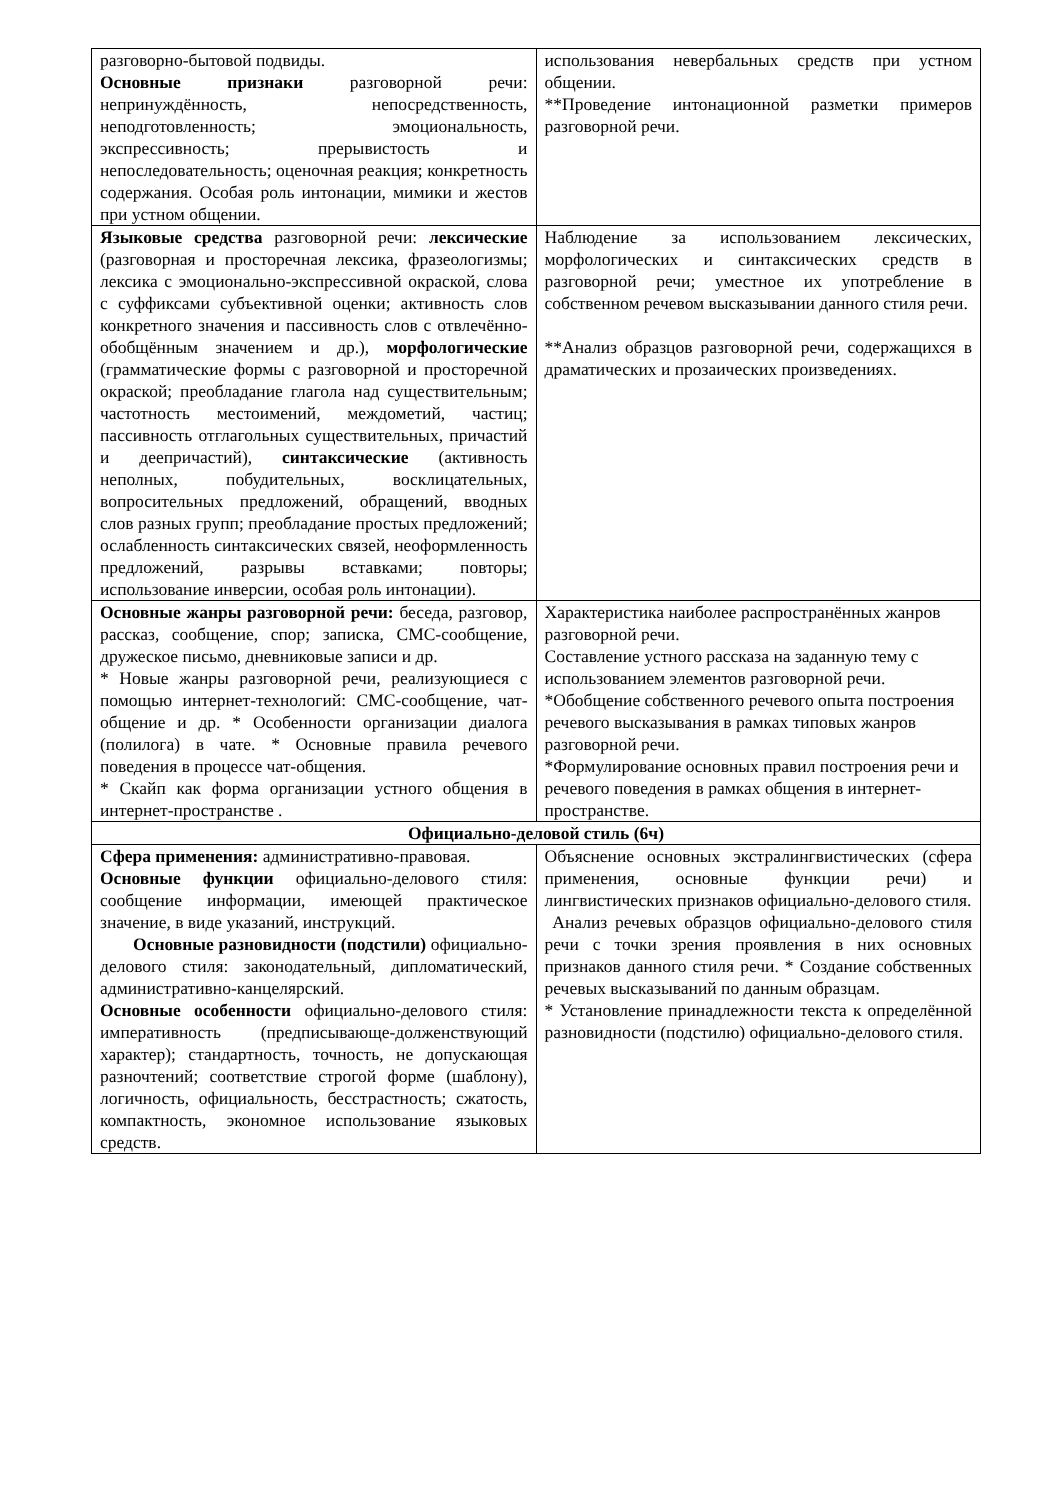| разговорно-бытовой подвиды. Основные признаки разговорной речи: непринуждённость, непосредственность, неподготовленность; эмоциональность, экспрессивность; прерывистость и непоследовательность; оценочная реакция; конкретность содержания. Особая роль интонации, мимики и жестов при устном общении. | использования невербальных средств при устном общении. **Проведение интонационной разметки примеров разговорной речи. |
| Языковые средства разговорной речи: лексические (разговорная и просторечная лексика, фразеологизмы; лексика с эмоционально-экспрессивной окраской, слова с суффиксами субъективной оценки; активность слов конкретного значения и пассивность слов с отвлечённо-обобщённым значением и др.), морфологические (грамматические формы с разговорной и просторечной окраской; преобладание глагола над существительным; частотность местоимений, междометий, частиц; пассивность отглагольных существительных, причастий и деепричастий), синтаксические (активность неполных, побудительных, восклицательных, вопросительных предложений, обращений, вводных слов разных групп; преобладание простых предложений; ослабленность синтаксических связей, неоформленность предложений, разрывы вставками; повторы; использование инверсии, особая роль интонации). | Наблюдение за использованием лексических, морфологических и синтаксических средств в разговорной речи; уместное их употребление в собственном речевом высказывании данного стиля речи. **Анализ образцов разговорной речи, содержащихся в драматических и прозаических произведениях. |
| Основные жанры разговорной речи: беседа, разговор, рассказ, сообщение, спор; записка, СМС-сообщение, дружеское письмо, дневниковые записи и др. * Новые жанры разговорной речи, реализующиеся с помощью интернет-технологий: СМС-сообщение, чат-общение и др. * Особенности организации диалога (полилога) в чате. * Основные правила речевого поведения в процессе чат-общения. * Скайп как форма организации устного общения в интернет-пространстве . | Характеристика наиболее распространённых жанров разговорной речи. Составление устного рассказа на заданную тему с использованием элементов разговорной речи. *Обобщение собственного речевого опыта построения речевого высказывания в рамках типовых жанров разговорной речи. *Формулирование основных правил построения речи и речевого поведения в рамках общения в интернет-пространстве. |
| Официально-деловой стиль (6ч) | |
| Сфера применения: административно-правовая. Основные функции официально-делового стиля: сообщение информации, имеющей практическое значение, в виде указаний, инструкций. Основные разновидности (подстили) официально-делового стиля: законодательный, дипломатический, административно-канцелярский. Основные особенности официально-делового стиля: императивность (предписывающе-долженствующий характер); стандартность, точность, не допускающая разночтений; соответствие строгой форме (шаблону), логичность, официальность, бесстрастность; сжатость, компактность, экономное использование языковых средств. | Объяснение основных экстралингвистических (сфера применения, основные функции речи) и лингвистических признаков официально-делового стиля. Анализ речевых образцов официально-делового стиля речи с точки зрения проявления в них основных признаков данного стиля речи. * Создание собственных речевых высказываний по данным образцам. * Установление принадлежности текста к определённой разновидности (подстилю) официально-делового стиля. |